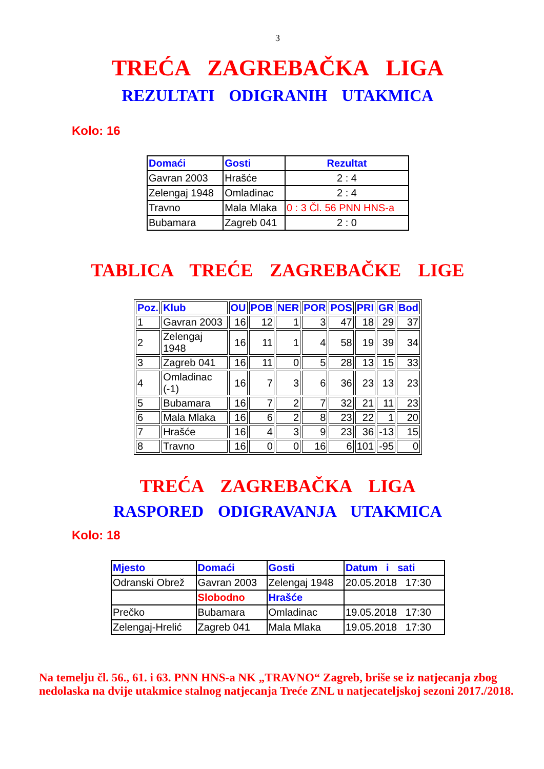3
TREĆA ZAGREBAČKA LIGA
REZULTATI ODIGRANIH UTAKMICA
Kolo: 16
| Domaći | Gosti | Rezultat |
| --- | --- | --- |
| Gavran 2003 | Hrašće | 2 : 4 |
| Zelengaj 1948 | Omladinac | 2 : 4 |
| Travno | Mala Mlaka | 0 : 3 Čl. 56 PNN HNS-a |
| Bubamara | Zagreb 041 | 2 : 0 |
TABLICA TREĆE ZAGREBAČKE LIGE
| Poz. | Klub | OU | POB | NER | POR | POS | PRI | GR | Bod |
| --- | --- | --- | --- | --- | --- | --- | --- | --- | --- |
| 1 | Gavran 2003 | 16 | 12 | 1 | 3 | 47 | 18 | 29 | 37 |
| 2 | Zelengaj 1948 | 16 | 11 | 1 | 4 | 58 | 19 | 39 | 34 |
| 3 | Zagreb 041 | 16 | 11 | 0 | 5 | 28 | 13 | 15 | 33 |
| 4 | Omladinac (-1) | 16 | 7 | 3 | 6 | 36 | 23 | 13 | 23 |
| 5 | Bubamara | 16 | 7 | 2 | 7 | 32 | 21 | 11 | 23 |
| 6 | Mala Mlaka | 16 | 6 | 2 | 8 | 23 | 22 | 1 | 20 |
| 7 | Hrašće | 16 | 4 | 3 | 9 | 23 | 36 | -13 | 15 |
| 8 | Travno | 16 | 0 | 0 | 16 | 6 | 101 | -95 | 0 |
TREĆA ZAGREBAČKA LIGA
RASPORED ODIGRAVANJA UTAKMICA
Kolo: 18
| Mjesto | Domaći | Gosti | Datum i sati |
| --- | --- | --- | --- |
| Odranski Obrež | Gavran 2003 | Zelengaj 1948 | 20.05.2018 17:30 |
| | Slobodno | Hrašće | |
| Prečko | Bubamara | Omladinac | 19.05.2018 17:30 |
| Zelengaj-Hrelić | Zagreb 041 | Mala Mlaka | 19.05.2018 17:30 |
Na temelju čl. 56., 61. i 63. PNN HNS-a NK „TRAVNO“ Zagreb, briše se iz natjecanja zbog nedolaska na dvije utakmice stalnog natjecanja Treće ZNL u natjecateljskoj sezoni 2017./2018.